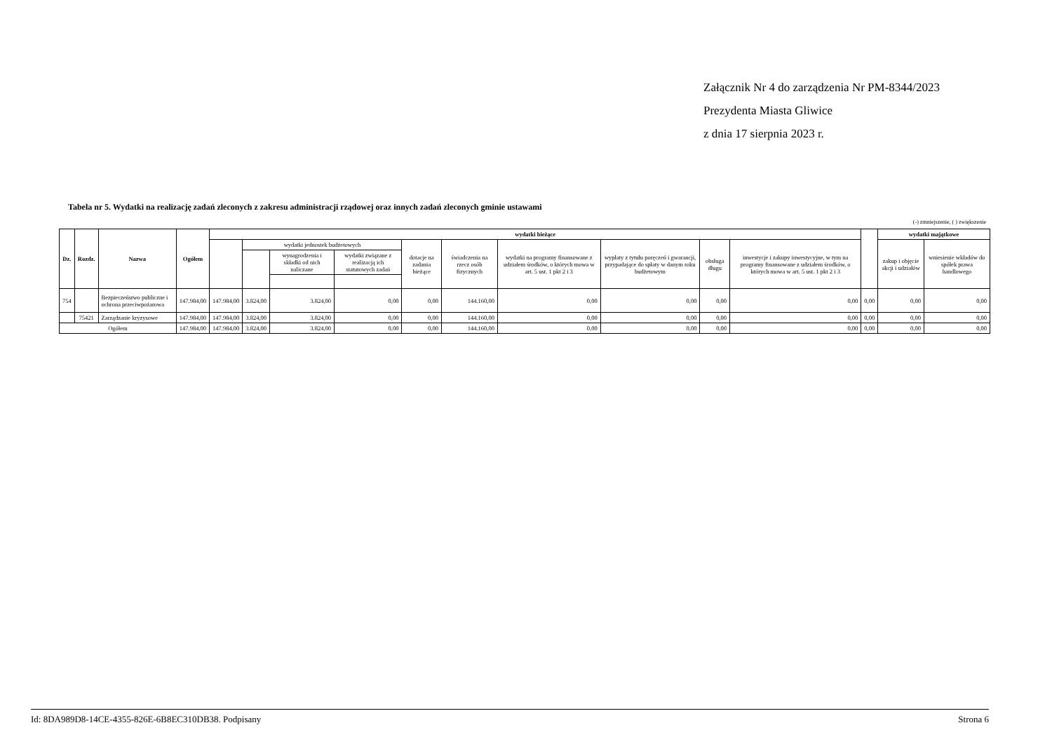Załącznik Nr 4 do zarządzenia Nr PM-8344/2023
Prezydenta Miasta Gliwice
z dnia 17 sierpnia 2023 r.
Tabela nr 5. Wydatki na realizację zadań zleconych z zakresu administracji rządowej oraz innych zadań zleconych gminie ustawami
(-) zmniejszenie, ( ) zwiększenie
| Dz. | Rozdz. | Nazwa | Ogółem | wydatki bieżące | | | | | | | | | | | wydatki majątkowe | |
| --- | --- | --- | --- | --- | --- | --- | --- | --- | --- | --- | --- | --- | --- | --- | --- | --- |
| | | | | | wydatki jednostek budżetowych | | | dotacje na zadania bieżące | świadczenia na rzecz osób fizycznych | wydatki na programy finansowane z udziałem środków, o których mowa w art. 5 ust. 1 pkt 2 i 3 | wypłaty z tytułu poręczeń i gwarancji, przypadające do spłaty w danym roku budżetowym | obsługa długu | inwestycje i zakupy inwestycyjne, w tym na programy finansowane z udziałem środków, o których mowa w art. 5 ust. 1 pkt 2 i 3 | | zakup i objęcie akcji i udziałów | wniesienie wkładów do spółek prawa handlowego |
| | | | | | | wynagrodzenia i składki od nich naliczane | wydatki związane z realizacją ich statutowych zadań | | | | | | | | | |
| 754 | | Bezpieczeństwo publiczne i ochrona przeciwpożarowa | 147.984,00 | 147.984,00 | 3.824,00 | 3.824,00 | 0,00 | 0,00 | 144.160,00 | 0,00 | 0,00 | 0,00 | 0,00 | 0,00 | 0,00 | 0,00 |
| | 75421 | Zarządzanie kryzysowe | 147.984,00 | 147.984,00 | 3.824,00 | 3.824,00 | 0,00 | 0,00 | 144.160,00 | 0,00 | 0,00 | 0,00 | 0,00 | 0,00 | 0,00 | 0,00 |
| Ogółem | | | 147.984,00 | 147.984,00 | 3.824,00 | 3.824,00 | 0,00 | 0,00 | 144.160,00 | 0,00 | 0,00 | 0,00 | 0,00 | 0,00 | 0,00 | 0,00 |
Id: 8DA989D8-14CE-4355-826E-6B8EC310DB38. Podpisany Strona 6